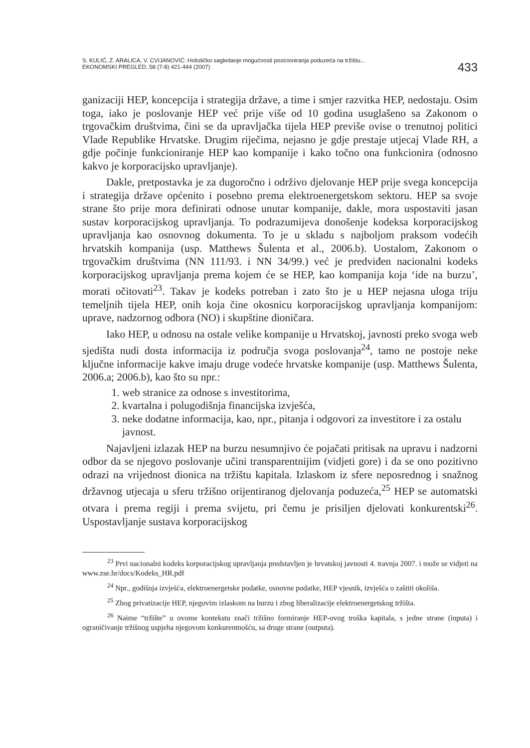S. KULIĆ, Z. ARALICA, V. CVIJANOVIĆ: Holističko sagledanje mogućnosti pozicioniranja poduzeća na tržištu...
EKONOMSKI PREGLED, 58 (7-8) 421-444 (2007)
433
ganizaciji HEP, koncepcija i strategija države, a time i smjer razvitka HEP, nedostaju. Osim toga, iako je poslovanje HEP već prije više od 10 godina usuglašeno sa Zakonom o trgovačkim društvima, čini se da upravljačka tijela HEP previše ovise o trenutnoj politici Vlade Republike Hrvatske. Drugim riječima, nejasno je gdje prestaje utjecaj Vlade RH, a gdje počinje funkcioniranje HEP kao kompanije i kako točno ona funkcionira (odnosno kakvo je korporacijsko upravljanje).
Dakle, pretpostavka je za dugoročno i održivo djelovanje HEP prije svega koncepcija i strategija države općenito i posebno prema elektroenergetskom sektoru. HEP sa svoje strane što prije mora definirati odnose unutar kompanije, dakle, mora uspostaviti jasan sustav korporacijskog upravljanja. To podrazumijeva donošenje kodeksa korporacijskog upravljanja kao osnovnog dokumenta. To je u skladu s najboljom praksom vodećih hrvatskih kompanija (usp. Matthews Šulenta et al., 2006.b). Uostalom, Zakonom o trgovačkim društvima (NN 111/93. i NN 34/99.) već je predviđen nacionalni kodeks korporacijskog upravljanja prema kojem će se HEP, kao kompanija koja ‘ide na burzu’, morati očitovati<sup>23</sup>. Takav je kodeks potreban i zato što je u HEP nejasna uloga triju temeljnih tijela HEP, onih koja čine okosnicu korporacijskog upravljanja kompanijom: uprave, nadzornog odbora (NO) i skupštine dioničara.
Iako HEP, u odnosu na ostale velike kompanije u Hrvatskoj, javnosti preko svoga web sjedišta nudi dosta informacija iz područja svoga poslovanja<sup>24</sup>, tamo ne postoje neke ključne informacije kakve imaju druge vodeće hrvatske kompanije (usp. Matthews Šulenta, 2006.a; 2006.b), kao što su npr.:
1. web stranice za odnose s investitorima,
2. kvartalna i polugodišnja financijska izvješća,
3. neke dodatne informacija, kao, npr., pitanja i odgovori za investitore i za ostalu javnost.
Najavljeni izlazak HEP na burzu nesumnjivo će pojačati pritisak na upravu i nadzorni odbor da se njegovo poslovanje učini transparentnijim (vidjeti gore) i da se ono pozitivno odrazi na vrijednost dionica na tržištu kapitala. Izlaskom iz sfere neposrednog i snažnog državnog utjecaja u sferu tržišno orijentiranog djelovanja poduzeća,<sup>25</sup> HEP se automatski otvara i prema regiji i prema svijetu, pri čemu je prisiljen djelovati konkurentski<sup>26</sup>. Uspostavljanje sustava korporacijskog
<sup>23</sup> Prvi nacionalni kodeks korporacijskog upravljanja predstavljen je hrvatskoj javnosti 4. travnja 2007. i može se vidjeti na www.zse.hr/docs/Kodeks_HR.pdf
<sup>24</sup> Npr., godišnja izvješća, elektroenergetske podatke, osnovne podatke, HEP vjesnik, izvješća o zaštiti okoliša.
<sup>25</sup> Zbog privatizacije HEP, njegovim izlaskom na burzu i zbog liberalizacije elektroenergetskog tržišta.
<sup>26</sup> Naime “tržište” u ovome kontekstu znači tržišno formiranje HEP-ovog troška kapitala, s jedne strane (inputa) i ograničivanje tržišnog uspjeha njegovom konkurentnošću, sa druge strane (outputa).